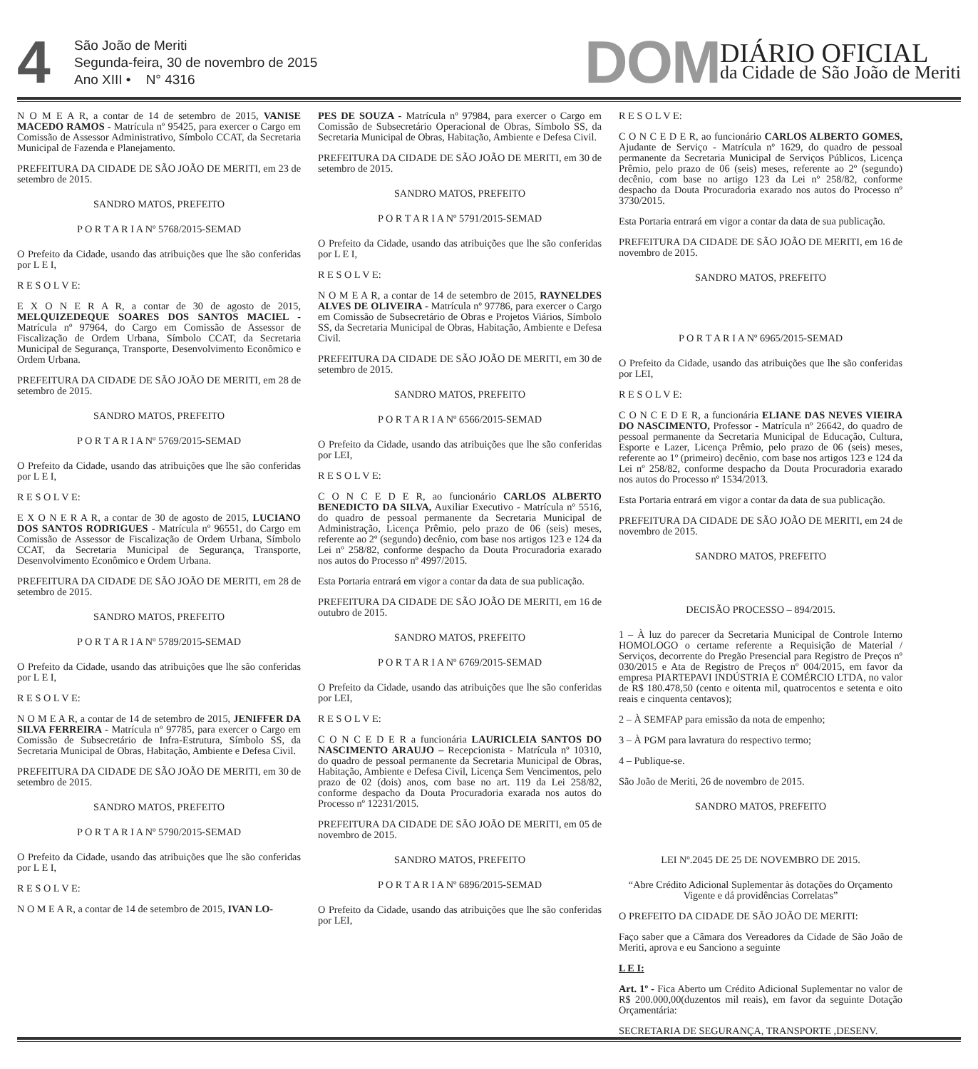4
São João de Meriti
Segunda-feira, 30 de novembro de 2015
Ano XIII • N° 4316
DOM
DIÁRIO OFICIAL
da Cidade de São João de Meriti
N O M E A R, a contar de 14 de setembro de 2015, VANISE MACEDO RAMOS - Matrícula nº 95425, para exercer o Cargo em Comissão de Assessor Administrativo, Símbolo CCAT, da Secretaria Municipal de Fazenda e Planejamento.
PREFEITURA DA CIDADE DE SÃO JOÃO DE MERITI, em 23 de setembro de 2015.
SANDRO MATOS, PREFEITO
P O R T A R I A Nº 5768/2015-SEMAD
O Prefeito da Cidade, usando das atribuições que lhe são conferidas por L E I,
R E S O L V E:
E X O N E R A R, a contar de 30 de agosto de 2015, MELQUIZEDEQUE SOARES DOS SANTOS MACIEL - Matrícula nº 97964, do Cargo em Comissão de Assessor de Fiscalização de Ordem Urbana, Símbolo CCAT, da Secretaria Municipal de Segurança, Transporte, Desenvolvimento Econômico e Ordem Urbana.
PREFEITURA DA CIDADE DE SÃO JOÃO DE MERITI, em 28 de setembro de 2015.
SANDRO MATOS, PREFEITO
P O R T A R I A Nº 5769/2015-SEMAD
O Prefeito da Cidade, usando das atribuições que lhe são conferidas por L E I,
R E S O L V E:
E X O N E R A R, a contar de 30 de agosto de 2015, LUCIANO DOS SANTOS RODRIGUES - Matrícula nº 96551, do Cargo em Comissão de Assessor de Fiscalização de Ordem Urbana, Símbolo CCAT, da Secretaria Municipal de Segurança, Transporte, Desenvolvimento Econômico e Ordem Urbana.
PREFEITURA DA CIDADE DE SÃO JOÃO DE MERITI, em 28 de setembro de 2015.
SANDRO MATOS, PREFEITO
P O R T A R I A Nº 5789/2015-SEMAD
O Prefeito da Cidade, usando das atribuições que lhe são conferidas por L E I,
R E S O L V E:
N O M E A R, a contar de 14 de setembro de 2015, JENIFFER DA SILVA FERREIRA - Matrícula nº 97785, para exercer o Cargo em Comissão de Subsecretário de Infra-Estrutura, Símbolo SS, da Secretaria Municipal de Obras, Habitação, Ambiente e Defesa Civil.
PREFEITURA DA CIDADE DE SÃO JOÃO DE MERITI, em 30 de setembro de 2015.
SANDRO MATOS, PREFEITO
P O R T A R I A Nº 5790/2015-SEMAD
O Prefeito da Cidade, usando das atribuições que lhe são conferidas por L E I,
R E S O L V E:
N O M E A R, a contar de 14 de setembro de 2015, IVAN LO-
PES DE SOUZA - Matrícula nº 97984, para exercer o Cargo em Comissão de Subsecretário Operacional de Obras, Símbolo SS, da Secretaria Municipal de Obras, Habitação, Ambiente e Defesa Civil.
PREFEITURA DA CIDADE DE SÃO JOÃO DE MERITI, em 30 de setembro de 2015.
SANDRO MATOS, PREFEITO
P O R T A R I A Nº 5791/2015-SEMAD
O Prefeito da Cidade, usando das atribuições que lhe são conferidas por L E I,
R E S O L V E:
N O M E A R, a contar de 14 de setembro de 2015, RAYNELDES ALVES DE OLIVEIRA - Matrícula nº 97786, para exercer o Cargo em Comissão de Subsecretário de Obras e Projetos Viários, Símbolo SS, da Secretaria Municipal de Obras, Habitação, Ambiente e Defesa Civil.
PREFEITURA DA CIDADE DE SÃO JOÃO DE MERITI, em 30 de setembro de 2015.
SANDRO MATOS, PREFEITO
P O R T A R I A Nº 6566/2015-SEMAD
O Prefeito da Cidade, usando das atribuições que lhe são conferidas por LEI,
R E S O L V E:
C O N C E D E R, ao funcionário CARLOS ALBERTO BENEDICTO DA SILVA, Auxiliar Executivo - Matrícula nº 5516, do quadro de pessoal permanente da Secretaria Municipal de Administração, Licença Prêmio, pelo prazo de 06 (seis) meses, referente ao 2º (segundo) decênio, com base nos artigos 123 e 124 da Lei nº 258/82, conforme despacho da Douta Procuradoria exarado nos autos do Processo nº 4997/2015.
Esta Portaria entrará em vigor a contar da data de sua publicação.
PREFEITURA DA CIDADE DE SÃO JOÃO DE MERITI, em 16 de outubro de 2015.
SANDRO MATOS, PREFEITO
P O R T A R I A Nº 6769/2015-SEMAD
O Prefeito da Cidade, usando das atribuições que lhe são conferidas por LEI,
R E S O L V E:
C O N C E D E R a funcionária LAURICLEIA SANTOS DO NASCIMENTO ARAUJO – Recepcionista - Matrícula nº 10310, do quadro de pessoal permanente da Secretaria Municipal de Obras, Habitação, Ambiente e Defesa Civil, Licença Sem Vencimentos, pelo prazo de 02 (dois) anos, com base no art. 119 da Lei 258/82, conforme despacho da Douta Procuradoria exarada nos autos do Processo nº 12231/2015.
PREFEITURA DA CIDADE DE SÃO JOÃO DE MERITI, em 05 de novembro de 2015.
SANDRO MATOS, PREFEITO
P O R T A R I A Nº 6896/2015-SEMAD
O Prefeito da Cidade, usando das atribuições que lhe são conferidas por LEI,
R E S O L V E:
C O N C E D E R, ao funcionário CARLOS ALBERTO GOMES, Ajudante de Serviço - Matrícula nº 1629, do quadro de pessoal permanente da Secretaria Municipal de Serviços Públicos, Licença Prêmio, pelo prazo de 06 (seis) meses, referente ao 2º (segundo) decênio, com base no artigo 123 da Lei nº 258/82, conforme despacho da Douta Procuradoria exarado nos autos do Processo nº 3730/2015.
Esta Portaria entrará em vigor a contar da data de sua publicação.
PREFEITURA DA CIDADE DE SÃO JOÃO DE MERITI, em 16 de novembro de 2015.
SANDRO MATOS, PREFEITO
P O R T A R I A Nº 6965/2015-SEMAD
O Prefeito da Cidade, usando das atribuições que lhe são conferidas por LEI,
R E S O L V E:
C O N C E D E R, a funcionária ELIANE DAS NEVES VIEIRA DO NASCIMENTO, Professor - Matrícula nº 26642, do quadro de pessoal permanente da Secretaria Municipal de Educação, Cultura, Esporte e Lazer, Licença Prêmio, pelo prazo de 06 (seis) meses, referente ao 1º (primeiro) decênio, com base nos artigos 123 e 124 da Lei nº 258/82, conforme despacho da Douta Procuradoria exarado nos autos do Processo nº 1534/2013.
Esta Portaria entrará em vigor a contar da data de sua publicação.
PREFEITURA DA CIDADE DE SÃO JOÃO DE MERITI, em 24 de novembro de 2015.
SANDRO MATOS, PREFEITO
DECISÃO PROCESSO – 894/2015.
1 – À luz do parecer da Secretaria Municipal de Controle Interno HOMOLOGO o certame referente a Requisição de Material / Serviços, decorrente do Pregão Presencial para Registro de Preços nº 030/2015 e Ata de Registro de Preços nº 004/2015, em favor da empresa PIARTEPAVI INDÚSTRIA E COMÉRCIO LTDA, no valor de R$ 180.478,50 (cento e oitenta mil, quatrocentos e setenta e oito reais e cinquenta centavos);
2 – À SEMFAP para emissão da nota de empenho;
3 – À PGM para lavratura do respectivo termo;
4 – Publique-se.
São João de Meriti, 26 de novembro de 2015.
SANDRO MATOS, PREFEITO
LEI Nº.2045 DE 25 DE NOVEMBRO DE 2015.
“Abre Crédito Adicional Suplementar às dotações do Orçamento Vigente e dá providências Correlatas”
O PREFEITO DA CIDADE DE SÃO JOÃO DE MERITI:
Faço saber que a Câmara dos Vereadores da Cidade de São João de Meriti, aprova e eu Sanciono a seguinte
L E I:
Art. 1º - Fica Aberto um Crédito Adicional Suplementar no valor de R$ 200.000,00(duzentos mil reais), em favor da seguinte Dotação Orçamentária:
SECRETARIA DE SEGURANÇA, TRANSPORTE ,DESENV.